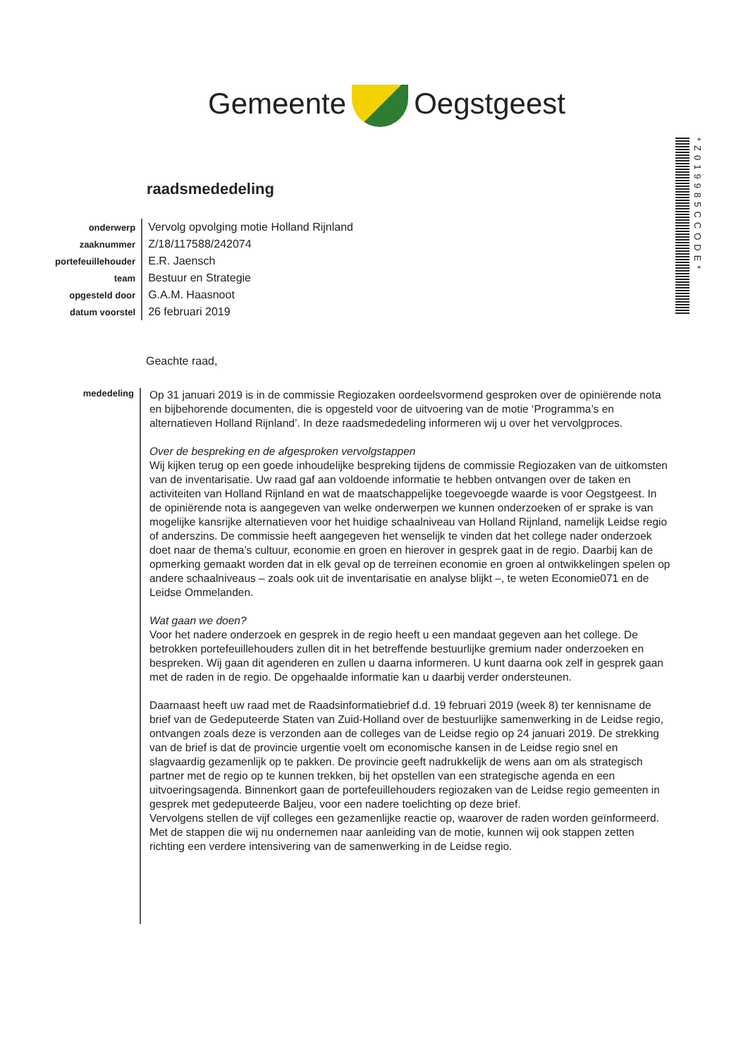Gemeente Oegstgeest
*Z019985CCODE*
raadsmededeling
| onderwerp | Vervolg opvolging motie Holland Rijnland |
| zaaknummer | Z/18/117588/242074 |
| portefeuillehouder | E.R. Jaensch |
| team | Bestuur en Strategie |
| opgesteld door | G.A.M. Haasnoot |
| datum voorstel | 26 februari 2019 |
Geachte raad,
mededeling
Op 31 januari 2019 is in de commissie Regiozaken oordeelsvormend gesproken over de opiniërende nota en bijbehorende documenten, die is opgesteld voor de uitvoering van de motie ‘Programma’s en alternatieven Holland Rijnland’. In deze raadsmededeling informeren wij u over het vervolgproces.
Over de bespreking en de afgesproken vervolgstappen
Wij kijken terug op een goede inhoudelijke bespreking tijdens de commissie Regiozaken van de uitkomsten van de inventarisatie. Uw raad gaf aan voldoende informatie te hebben ontvangen over de taken en activiteiten van Holland Rijnland en wat de maatschappelijke toegevoegde waarde is voor Oegstgeest. In de opiniërende nota is aangegeven van welke onderwerpen we kunnen onderzoeken of er sprake is van mogelijke kansrijke alternatieven voor het huidige schaalniveau van Holland Rijnland, namelijk Leidse regio of anderszins. De commissie heeft aangegeven het wenselijk te vinden dat het college nader onderzoek doet naar de thema’s cultuur, economie en groen en hierover in gesprek gaat in de regio. Daarbij kan de opmerking gemaakt worden dat in elk geval op de terreinen economie en groen al ontwikkelingen spelen op andere schaalniveaus – zoals ook uit de inventarisatie en analyse blijkt –, te weten Economie071 en de Leidse Ommelanden.
Wat gaan we doen?
Voor het nadere onderzoek en gesprek in de regio heeft u een mandaat gegeven aan het college. De betrokken portefeuillehouders zullen dit in het betreffende bestuurlijke gremium nader onderzoeken en bespreken. Wij gaan dit agenderen en zullen u daarna informeren. U kunt daarna ook zelf in gesprek gaan met de raden in de regio. De opgehaalde informatie kan u daarbij verder ondersteunen.
Daarnaast heeft uw raad met de Raadsinformatiebrief d.d. 19 februari 2019 (week 8) ter kennisname de brief van de Gedeputeerde Staten van Zuid-Holland over de bestuurlijke samenwerking in de Leidse regio, ontvangen zoals deze is verzonden aan de colleges van de Leidse regio op 24 januari 2019. De strekking van de brief is dat de provincie urgentie voelt om economische kansen in de Leidse regio snel en slagvaardig gezamenlijk op te pakken. De provincie geeft nadrukkelijk de wens aan om als strategisch partner met de regio op te kunnen trekken, bij het opstellen van een strategische agenda en een uitvoeringsagenda. Binnenkort gaan de portefeuillehouders regiozaken van de Leidse regio gemeenten in gesprek met gedeputeerde Baljeu, voor een nadere toelichting op deze brief.
Vervolgens stellen de vijf colleges een gezamenlijke reactie op, waarover de raden worden geïnformeerd. Met de stappen die wij nu ondernemen naar aanleiding van de motie, kunnen wij ook stappen zetten richting een verdere intensivering van de samenwerking in de Leidse regio.